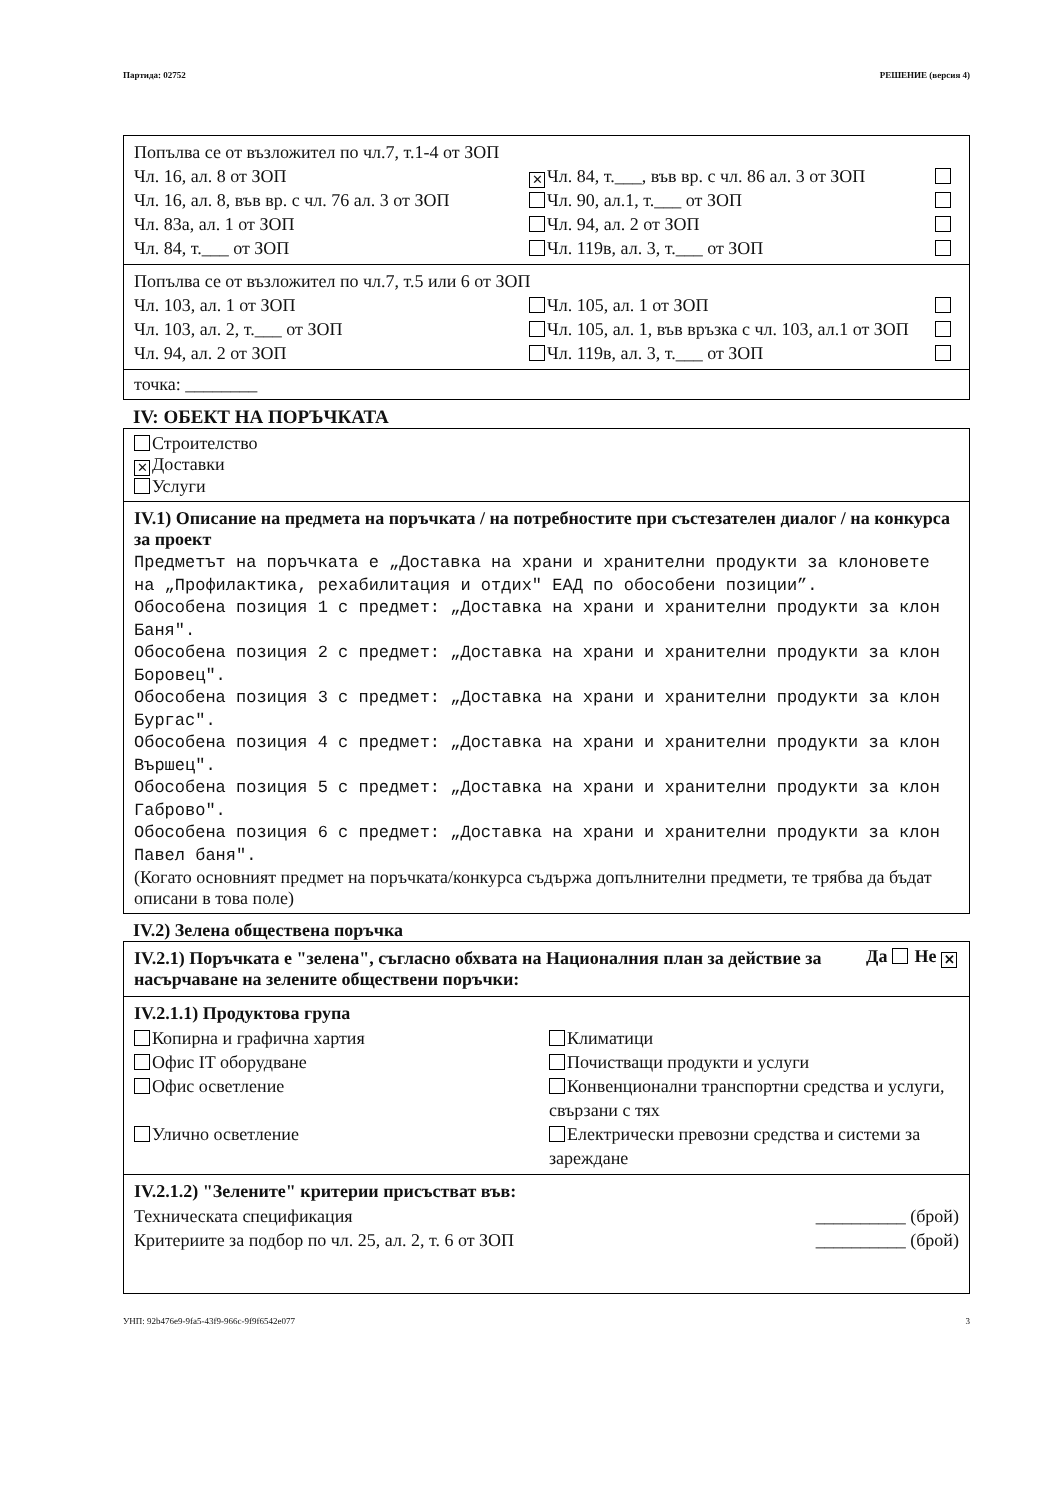Партида: 02752 РЕШЕНИЕ (версия 4)
Попълва се от възложител по чл.7, т.1-4 от ЗОП
Чл. 16, ал. 8 от ЗОП
✕ Чл. 84, т.___, във вр. с чл. 86 ал. 3 от ЗОП
Чл. 16, ал. 8, във вр. с чл. 76 ал. 3 от ЗОП
Чл. 90, ал.1, т.___ от ЗОП
Чл. 83а, ал. 1 от ЗОП Чл. 94, ал. 2 от ЗОП
Чл. 84, т.___ от ЗОП Чл. 119в, ал. 3, т.___ от ЗОП
Попълва се от възложител по чл.7, т.5 или 6 от ЗОП
Чл. 103, ал. 1 от ЗОП Чл. 105, ал. 1 от ЗОП
Чл. 103, ал. 2, т.___ от ЗОП Чл. 105, ал. 1, във връзка с чл. 103, ал.1 от ЗОП
Чл. 94, ал. 2 от ЗОП Чл. 119в, ал. 3, т.___ от ЗОП
точка: ________
IV: ОБЕКТ НА ПОРЪЧКАТА
Строителство
✕ Доставки
Услуги
IV.1) Описание на предмета на поръчката / на потребностите при състезателен диалог / на конкурса за проект
Предметът на поръчката е „Доставка на храни и хранителни продукти за клоновете на „Профилактика, рехабилитация и отдих" ЕАД по обособени позиции”.
Обособена позиция 1 с предмет: „Доставка на храни и хранителни продукти за клон Баня".
Обособена позиция 2 с предмет: „Доставка на храни и хранителни продукти за клон Боровец".
Обособена позиция 3 с предмет: „Доставка на храни и хранителни продукти за клон Бургас".
Обособена позиция 4 с предмет: „Доставка на храни и хранителни продукти за клон Вършец".
Обособена позиция 5 с предмет: „Доставка на храни и хранителни продукти за клон Габрово".
Обособена позиция 6 с предмет: „Доставка на храни и хранителни продукти за клон Павел баня".
(Когато основният предмет на поръчката/конкурса съдържа допълнителни предмети, те трябва да бъдат описани в това поле)
IV.2) Зелена обществена поръчка
IV.2.1) Поръчката е "зелена", съгласно обхвата на Националния план за действие за насърчаване на зелените обществени поръчки:
Да Не ✕
IV.2.1.1) Продуктова група
Копирна и графична хартия Климатици
Офис IT оборудване Почистващи продукти и услуги
Офис осветление Конвенционални транспортни средства и услуги, свързани с тях
Улично осветление Електрически превозни средства и системи за зареждане
IV.2.1.2) "Зелените" критерии присъстват във:
Техническата спецификация __________ (брой)
Критериите за подбор по чл. 25, ал. 2, т. 6 от ЗОП
__________ (брой)
УНП: 92b476e9-9fa5-43f9-966c-9f9f6542e077 3